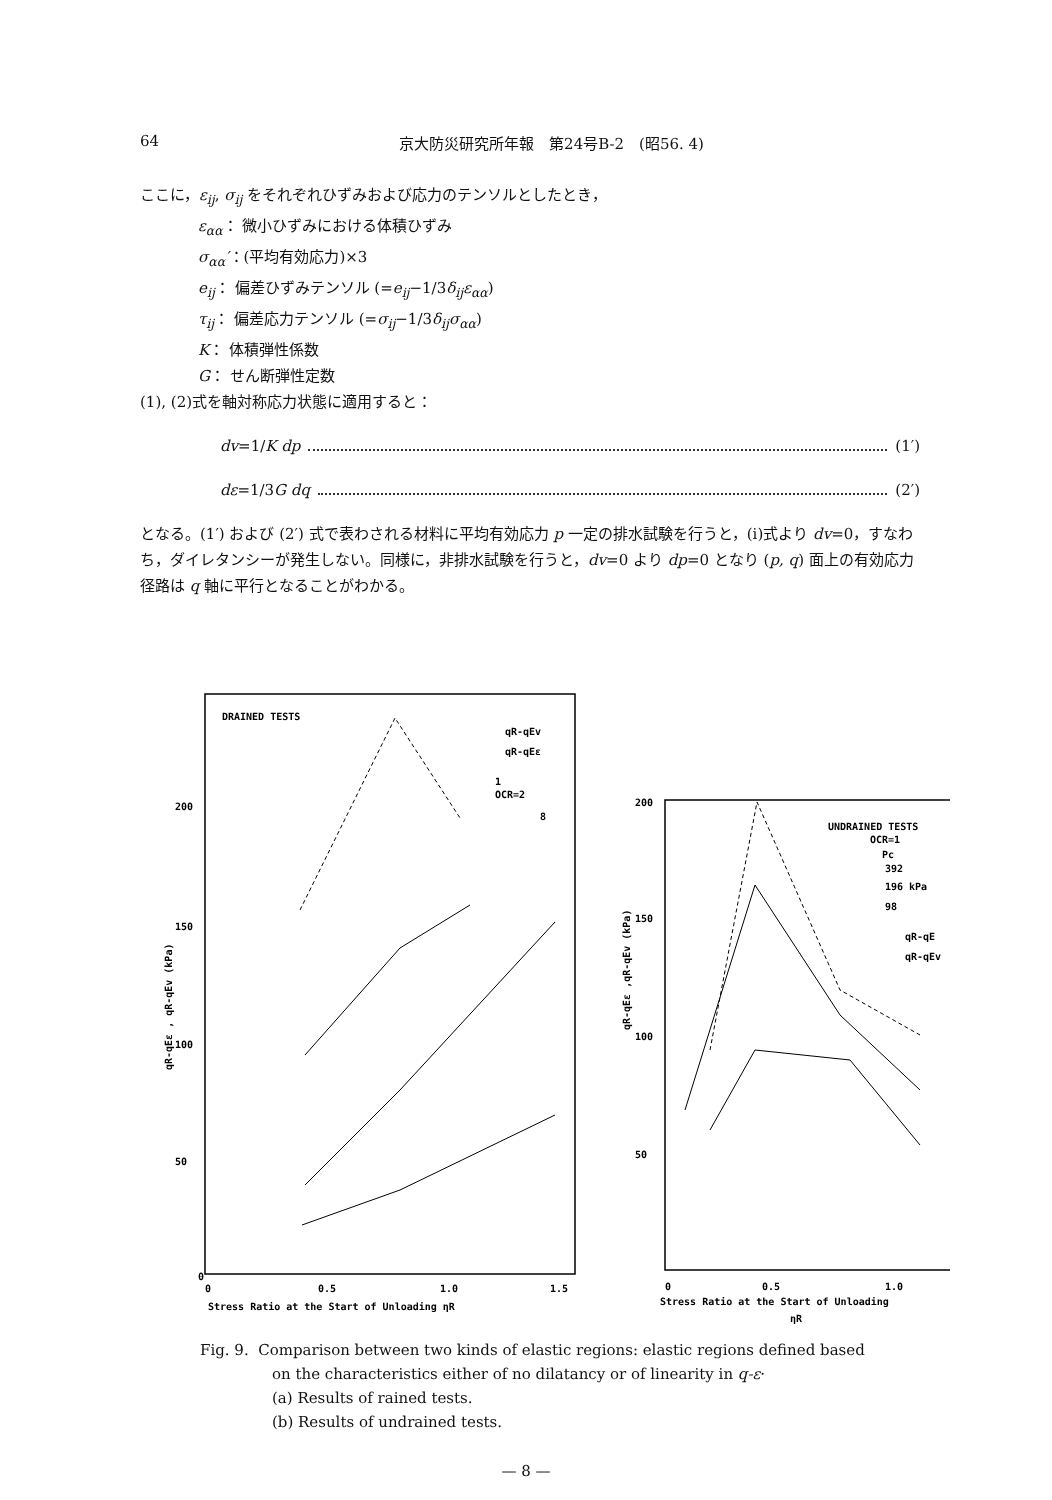64 京大防災研究所年報　第24号B-2　(昭56. 4)
ここに，ε<sub>ij</sub>, σ<sub>ij</sub> をそれぞれひずみおよび応力のテンソルとしたとき，
ε<sub>αα</sub>： 微小ひずみにおける体積ひずみ
σ<sub>αα</sub>′：(平均有効応力)×3
e<sub>ij</sub>： 偏差ひずみテンソル (=e<sub>ij</sub>−1/3δ<sub>ij</sub>ε<sub>αα</sub>)
τ<sub>ij</sub>： 偏差応力テンソル (=σ<sub>ij</sub>−1/3δ<sub>ij</sub>σ<sub>αα</sub>)
K： 体積弾性係数
G： せん断弾性定数
(1), (2)式を軸対称応力状態に適用すると：
dv =1/ K dp (1′)
dε =1/3 G dq (2′)
となる。(1′) および (2′) 式で表わされる材料に平均有効応力 p 一定の排水試験を行うと，(i)式より dv=0，すなわち，ダイレタンシーが発生しない。同様に，非排水試験を行うと，dv=0 より dp=0 となり (p, q) 面上の有効応力径路は q 軸に平行となることがわかる。
DRAINED TESTS
qR-qEv
qR-qEε
1
OCR=2
8
200
150
100
50
0
0
0.5
1.0
1.5
Stress Ratio at the Start of Unloading ηR
qR-qEε , qR-qEv (kPa)
UNDRAINED TESTS
OCR=1
Pc
392
196 kPa
98
qR-qE
qR-qEv
200
150
100
50
0
0.5
1.0
Stress Ratio at the Start of Unloading
ηR
qR-qEε ,qR-qEv (kPa)
Fig. 9. Comparison between two kinds of elastic regions: elastic regions defined based
on the characteristics either of no dilatancy or of linearity in q-ε·
(a) Results of rained tests.
(b) Results of undrained tests.
— 8 —